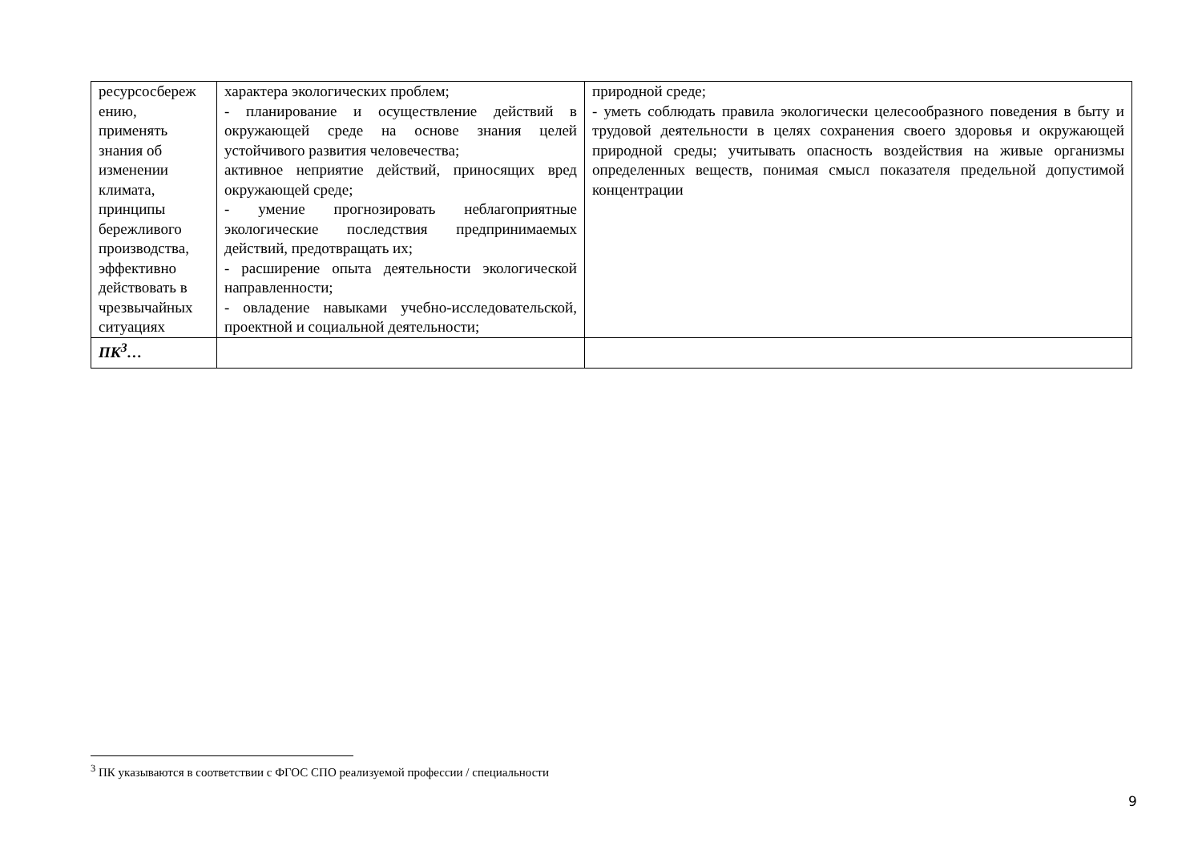| ресурсосбереж ению, применять знания об изменении климата, принципы бережливого производства, эффективно действовать в чрезвычайных ситуациях | характера экологических проблем; - планирование и осуществление действий в окружающей среде на основе знания целей устойчивого развития человечества; активное неприятие действий, приносящих вред окружающей среде; - умение прогнозировать неблагоприятные экологические последствия предпринимаемых действий, предотвращать их; - расширение опыта деятельности экологической направленности; - овладение навыками учебно-исследовательской, проектной и социальной деятельности; | природной среде; - уметь соблюдать правила экологически целесообразного поведения в быту и трудовой деятельности в целях сохранения своего здоровья и окружающей природной среды; учитывать опасность воздействия на живые организмы определенных веществ, понимая смысл показателя предельной допустимой концентрации |
| ПК<sup>3</sup>… | | |
<sup>3</sup> ПК указываются в соответствии с ФГОС СПО реализуемой профессии / специальности
9